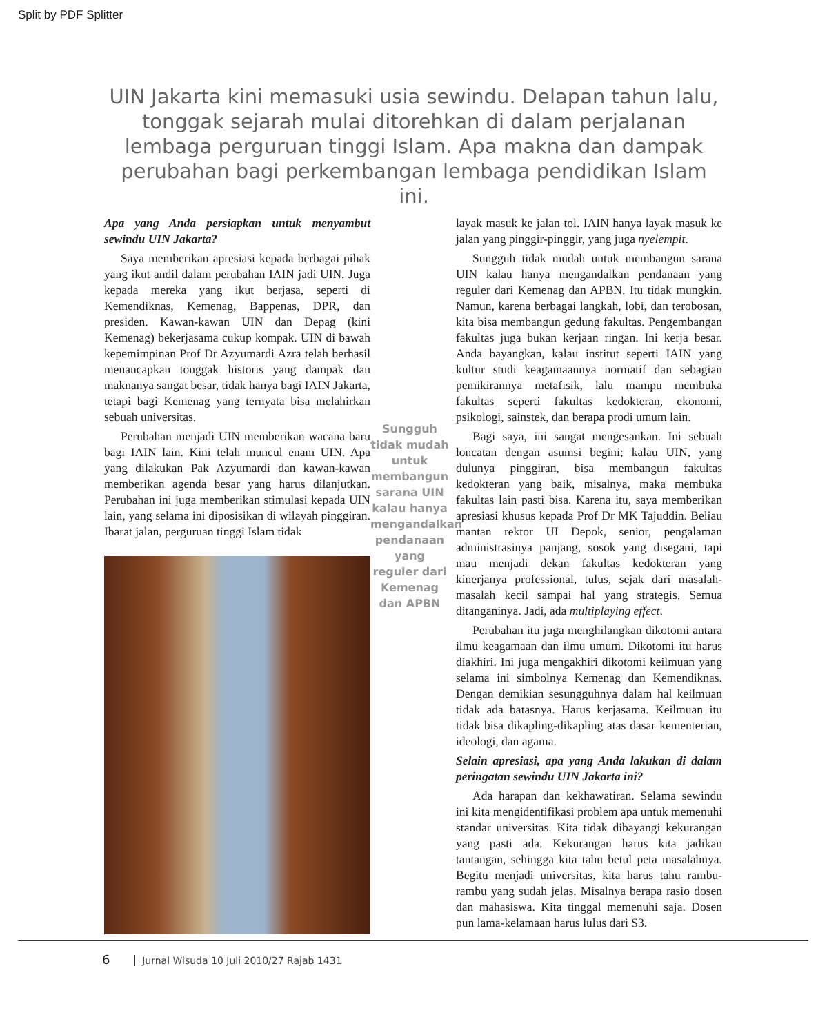Split by PDF Splitter
UIN Jakarta kini memasuki usia sewindu. Delapan tahun lalu, tonggak sejarah mulai ditorehkan di dalam perjalanan lembaga perguruan tinggi Islam. Apa makna dan dampak perubahan bagi perkembangan lembaga pendidikan Islam ini.
Apa yang Anda persiapkan untuk menyambut sewindu UIN Jakarta?
Saya memberikan apresiasi kepada berbagai pihak yang ikut andil dalam perubahan IAIN jadi UIN. Juga kepada mereka yang ikut berjasa, seperti di Kemendiknas, Kemenag, Bappenas, DPR, dan presiden. Kawan-kawan UIN dan Depag (kini Kemenag) bekerjasama cukup kompak. UIN di bawah kepemimpinan Prof Dr Azyumardi Azra telah berhasil menancapkan tonggak historis yang dampak dan maknanya sangat besar, tidak hanya bagi IAIN Jakarta, tetapi bagi Kemenag yang ternyata bisa melahirkan sebuah universitas.
Perubahan menjadi UIN memberikan wacana baru bagi IAIN lain. Kini telah muncul enam UIN. Apa yang dilakukan Pak Azyumardi dan kawan-kawan memberikan agenda besar yang harus dilanjutkan. Perubahan ini juga memberikan stimulasi kepada UIN lain, yang selama ini diposisikan di wilayah pinggiran. Ibarat jalan, perguruan tinggi Islam tidak
Sungguh tidak mudah untuk membangun sarana UIN kalau hanya mengandalkan pendanaan yang reguler dari Kemenag dan APBN
layak masuk ke jalan tol. IAIN hanya layak masuk ke jalan yang pinggir-pinggir, yang juga nyelempit.
Sungguh tidak mudah untuk membangun sarana UIN kalau hanya mengandalkan pendanaan yang reguler dari Kemenag dan APBN. Itu tidak mungkin. Namun, karena berbagai langkah, lobi, dan terobosan, kita bisa membangun gedung fakultas. Pengembangan fakultas juga bukan kerjaan ringan. Ini kerja besar. Anda bayangkan, kalau institut seperti IAIN yang kultur studi keagamaannya normatif dan sebagian pemikirannya metafisik, lalu mampu membuka fakultas seperti fakultas kedokteran, ekonomi, psikologi, sainstek, dan berapa prodi umum lain.
Bagi saya, ini sangat mengesankan. Ini sebuah loncatan dengan asumsi begini; kalau UIN, yang dulunya pinggiran, bisa membangun fakultas kedokteran yang baik, misalnya, maka membuka fakultas lain pasti bisa. Karena itu, saya memberikan apresiasi khusus kepada Prof Dr MK Tajuddin. Beliau mantan rektor UI Depok, senior, pengalaman administrasinya panjang, sosok yang disegani, tapi mau menjadi dekan fakultas kedokteran yang kinerjanya professional, tulus, sejak dari masalah-masalah kecil sampai hal yang strategis. Semua ditanganinya. Jadi, ada multiplaying effect.
Perubahan itu juga menghilangkan dikotomi antara ilmu keagamaan dan ilmu umum. Dikotomi itu harus diakhiri. Ini juga mengakhiri dikotomi keilmuan yang selama ini simbolnya Kemenag dan Kemendiknas. Dengan demikian sesungguhnya dalam hal keilmuan tidak ada batasnya. Harus kerjasama. Keilmuan itu tidak bisa dikapling-dikapling atas dasar kementerian, ideologi, dan agama.
Selain apresiasi, apa yang Anda lakukan di dalam peringatan sewindu UIN Jakarta ini?
Ada harapan dan kekhawatiran. Selama sewindu ini kita mengidentifikasi problem apa untuk memenuhi standar universitas. Kita tidak dibayangi kekurangan yang pasti ada. Kekurangan harus kita jadikan tantangan, sehingga kita tahu betul peta masalahnya. Begitu menjadi universitas, kita harus tahu rambu-rambu yang sudah jelas. Misalnya berapa rasio dosen dan mahasiswa. Kita tinggal memenuhi saja. Dosen pun lama-kelamaan harus lulus dari S3.
6 Jurnal Wisuda 10 Juli 2010/27 Rajab 1431